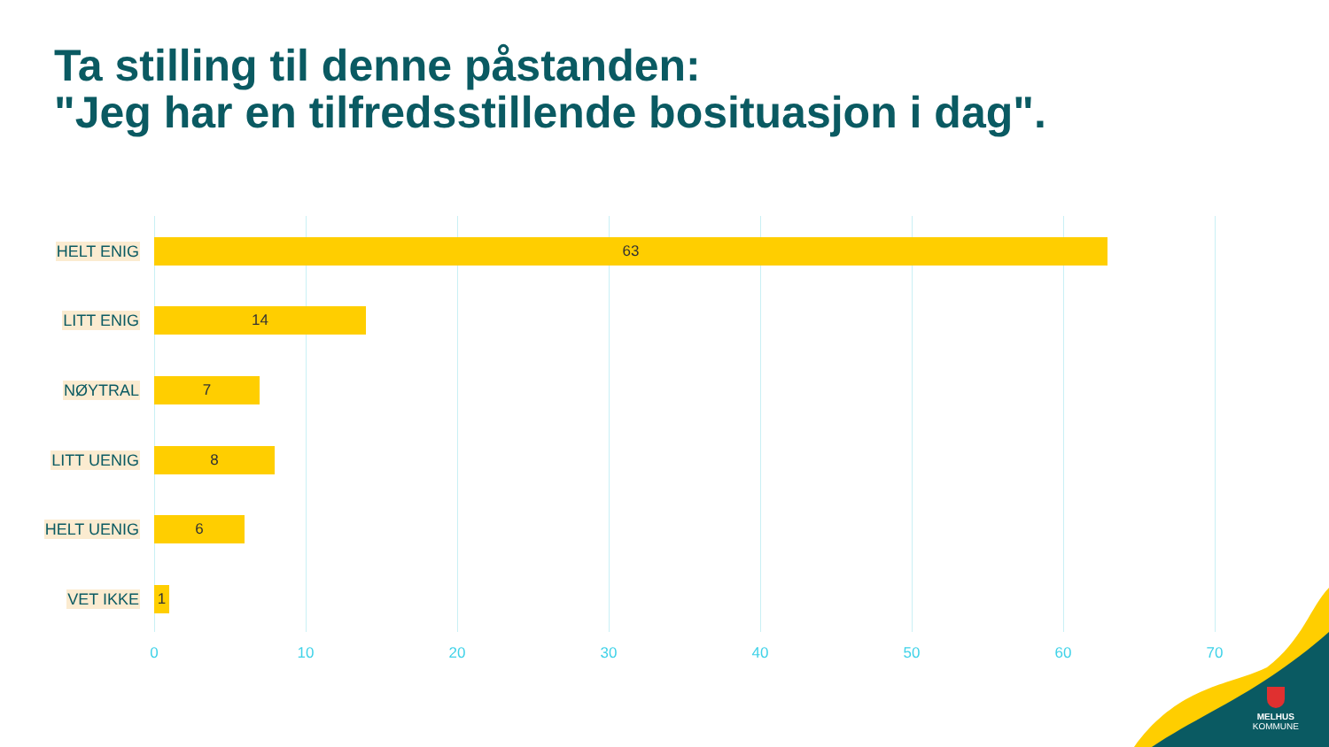Ta stilling til denne påstanden:
"Jeg har en tilfredsstillende bosituasjon i dag".
HELT ENIG
63
LITT ENIG
14
NØYTRAL
7
LITT UENIG
8
HELT UENIG
6
VET IKKE
1
0 10 20 30 40 50 60 70
MELHUS
KOMMUNE